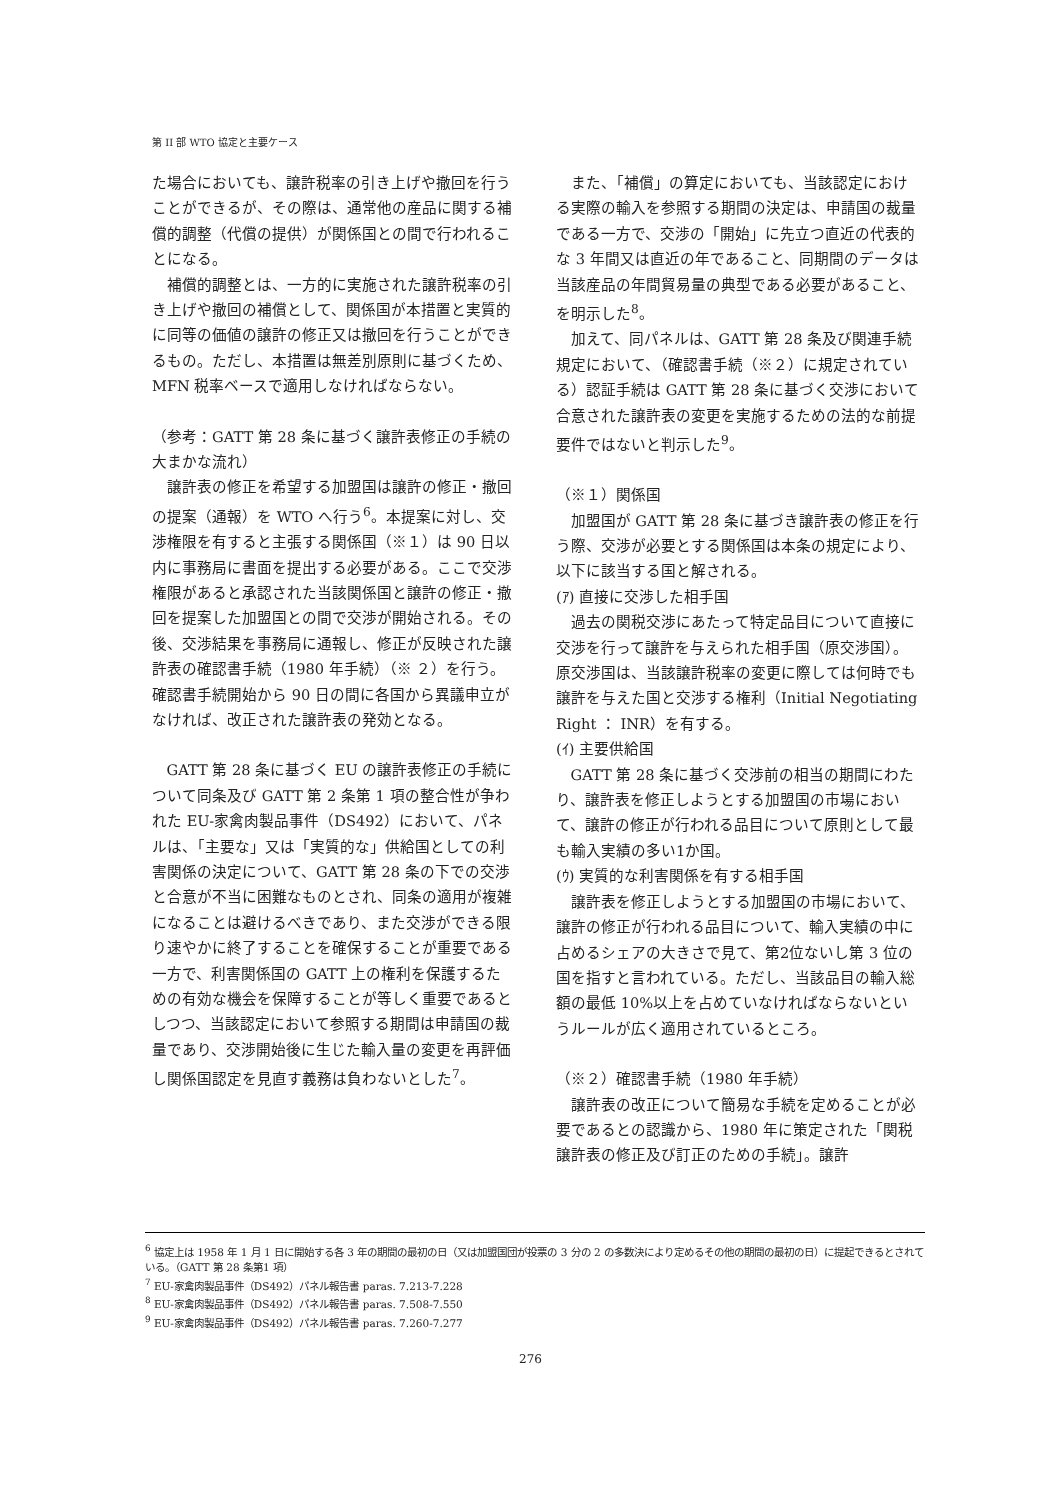第 II 部 WTO 協定と主要ケース
た場合においても、譲許税率の引き上げや撤回を行うことができるが、その際は、通常他の産品に関する補償的調整（代償の提供）が関係国との間で行われることになる。
補償的調整とは、一方的に実施された譲許税率の引き上げや撤回の補償として、関係国が本措置と実質的に同等の価値の譲許の修正又は撤回を行うことができるもの。ただし、本措置は無差別原則に基づくため、MFN 税率ベースで適用しなければならない。
（参考：GATT 第 28 条に基づく譲許表修正の手続の大まかな流れ）
譲許表の修正を希望する加盟国は譲許の修正・撤回の提案（通報）を WTO へ行う<sup>6</sup>。本提案に対し、交渉権限を有すると主張する関係国（※１）は 90 日以内に事務局に書面を提出する必要がある。ここで交渉権限があると承認された当該関係国と譲許の修正・撤回を提案した加盟国との間で交渉が開始される。その後、交渉結果を事務局に通報し、修正が反映された譲許表の確認書手続（1980 年手続）（※ ２）を行う。確認書手続開始から 90 日の間に各国から異議申立がなければ、改正された譲許表の発効となる。
GATT 第 28 条に基づく EU の譲許表修正の手続について同条及び GATT 第 2 条第 1 項の整合性が争われた EU-家禽肉製品事件（DS492）において、パネルは、「主要な」又は「実質的な」供給国としての利害関係の決定について、GATT 第 28 条の下での交渉と合意が不当に困難なものとされ、同条の適用が複雑になることは避けるべきであり、また交渉ができる限り速やかに終了することを確保することが重要である一方で、利害関係国の GATT 上の権利を保護するための有効な機会を保障することが等しく重要であるとしつつ、当該認定において参照する期間は申請国の裁量であり、交渉開始後に生じた輸入量の変更を再評価し関係国認定を見直す義務は負わないとした<sup>7</sup>。
また、「補償」の算定においても、当該認定における実際の輸入を参照する期間の決定は、申請国の裁量である一方で、交渉の「開始」に先立つ直近の代表的な 3 年間又は直近の年であること、同期間のデータは当該産品の年間貿易量の典型である必要があること、を明示した<sup>8</sup>。
加えて、同パネルは、GATT 第 28 条及び関連手続規定において、（確認書手続（※２）に規定されている）認証手続は GATT 第 28 条に基づく交渉において合意された譲許表の変更を実施するための法的な前提要件ではないと判示した<sup>9</sup>。
（※１）関係国
加盟国が GATT 第 28 条に基づき譲許表の修正を行う際、交渉が必要とする関係国は本条の規定により、以下に該当する国と解される。
(ｱ) 直接に交渉した相手国
過去の関税交渉にあたって特定品目について直接に交渉を行って譲許を与えられた相手国（原交渉国）。原交渉国は、当該譲許税率の変更に際しては何時でも譲許を与えた国と交渉する権利（Initial Negotiating Right ： INR）を有する。
(ｲ) 主要供給国
GATT 第 28 条に基づく交渉前の相当の期間にわたり、譲許表を修正しようとする加盟国の市場において、譲許の修正が行われる品目について原則として最も輸入実績の多い1か国。
(ｳ) 実質的な利害関係を有する相手国
譲許表を修正しようとする加盟国の市場において、譲許の修正が行われる品目について、輸入実績の中に占めるシェアの大きさで見て、第2位ないし第 3 位の国を指すと言われている。ただし、当該品目の輸入総額の最低 10%以上を占めていなければならないというルールが広く適用されているところ。
（※２）確認書手続（1980 年手続）
譲許表の改正について簡易な手続を定めることが必要であるとの認識から、1980 年に策定された「関税譲許表の修正及び訂正のための手続」。譲許
<sup>6</sup> 協定上は 1958 年 1 月 1 日に開始する各 3 年の期間の最初の日（又は加盟国団が投票の 3 分の 2 の多数決により定めるその他の期間の最初の日）に提起できるとされている。（GATT 第 28 条第1 項）
<sup>7</sup> EU-家禽肉製品事件（DS492）パネル報告書 paras. 7.213-7.228
<sup>8</sup> EU-家禽肉製品事件（DS492）パネル報告書 paras. 7.508-7.550
<sup>9</sup> EU-家禽肉製品事件（DS492）パネル報告書 paras. 7.260-7.277
276